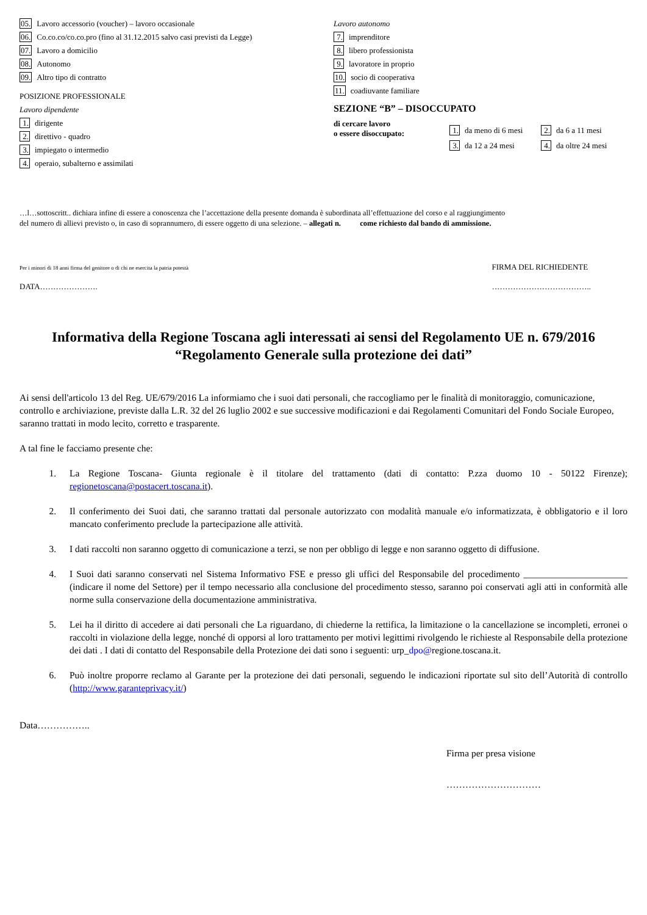05. Lavoro accessorio (voucher) – lavoro occasionale
06. Co.co.co/co.co.pro (fino al 31.12.2015 salvo casi previsti da Legge)
07. Lavoro a domicilio
08. Autonomo
09. Altro tipo di contratto
POSIZIONE PROFESSIONALE
Lavoro dipendente
1. dirigente
2. direttivo - quadro
3. impiegato o intermedio
4. operaio, subalterno e assimilati
Lavoro autonomo
7. imprenditore
8. libero professionista
9. lavoratore in proprio
10. socio di cooperativa
11. coadiuvante familiare
SEZIONE “B” – DISOCCUPATO
di cercare lavoro
o essere disoccupato:
1. da meno di 6 mesi 2. da 6 a 11 mesi
3. da 12 a 24 mesi 4. da oltre 24 mesi
…l…sottoscritt.. dichiara infine di essere a conoscenza che l’accettazione della presente domanda è subordinata all’effettuazione del corso e al raggiungimento
del numero di allievi previsto o, in caso di soprannumero, di essere oggetto di una selezione. – allegati n. come richiesto dal bando di ammissione.
Per i minori di 18 anni firma del genitore o di chi ne esercita la patria potestà
DATA………………….
FIRMA DEL RICHIEDENTE
………………………………..
Informativa della Regione Toscana agli interessati ai sensi del Regolamento UE n. 679/2016
“Regolamento Generale sulla protezione dei dati”
Ai sensi dell'articolo 13 del Reg. UE/679/2016 La informiamo che i suoi dati personali, che raccogliamo per le finalità di monitoraggio, comunicazione, controllo e archiviazione, previste dalla L.R. 32 del 26 luglio 2002 e sue successive modificazioni e dai Regolamenti Comunitari del Fondo Sociale Europeo, saranno trattati in modo lecito, corretto e trasparente.
A tal fine le facciamo presente che:
1. La Regione Toscana- Giunta regionale è il titolare del trattamento (dati di contatto: P.zza duomo 10 - 50122 Firenze); regionetoscana@postacert.toscana.it).
2. Il conferimento dei Suoi dati, che saranno trattati dal personale autorizzato con modalità manuale e/o informatizzata, è obbligatorio e il loro mancato conferimento preclude la partecipazione alle attività.
3. I dati raccolti non saranno oggetto di comunicazione a terzi, se non per obbligo di legge e non saranno oggetto di diffusione.
4. I Suoi dati saranno conservati nel Sistema Informativo FSE e presso gli uffici del Responsabile del procedimento ______________________ (indicare il nome del Settore) per il tempo necessario alla conclusione del procedimento stesso, saranno poi conservati agli atti in conformità alle norme sulla conservazione della documentazione amministrativa.
5. Lei ha il diritto di accedere ai dati personali che La riguardano, di chiederne la rettifica, la limitazione o la cancellazione se incompleti, erronei o raccolti in violazione della legge, nonché di opporsi al loro trattamento per motivi legittimi rivolgendo le richieste al Responsabile della protezione dei dati . I dati di contatto del Responsabile della Protezione dei dati sono i seguenti: urp_dpo@regione.toscana.it.
6. Può inoltre proporre reclamo al Garante per la protezione dei dati personali, seguendo le indicazioni riportate sul sito dell’Autorità di controllo (http://www.garanteprivacy.it/)
Data……………..
Firma per presa visione
…………………………